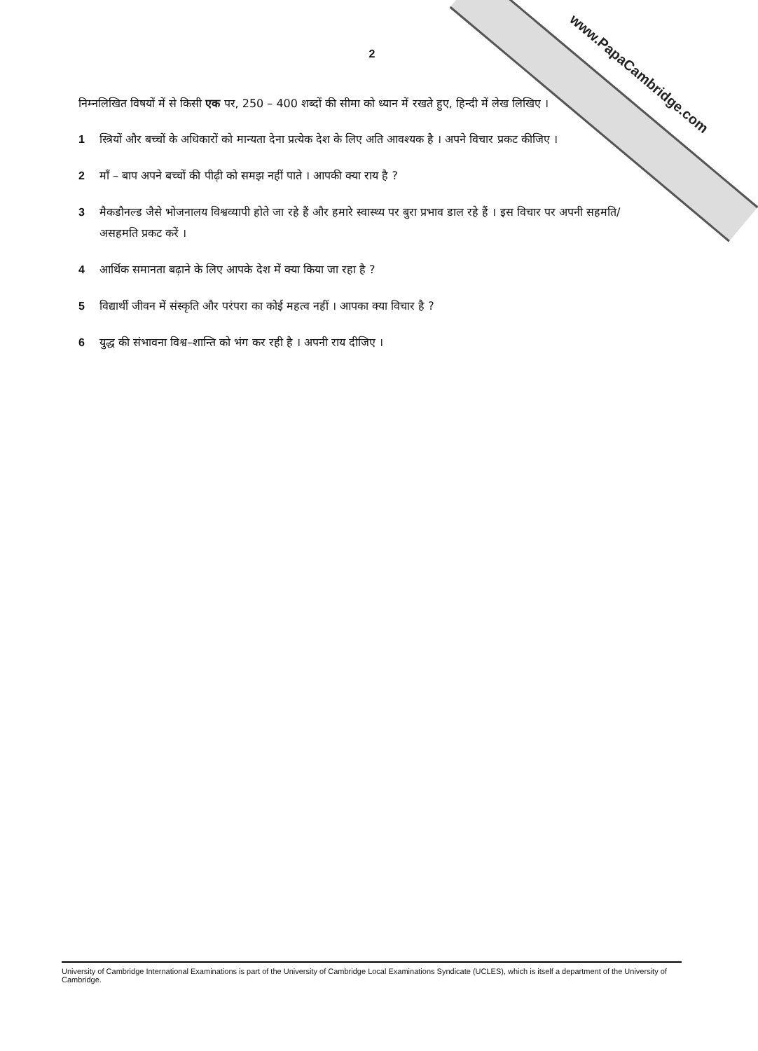www.PapaCambridge.com
2
निम्नलिखित विषयों में से किसी एक पर, 250 – 400 शब्दों की सीमा को ध्यान में रखते हुए, हिन्दी में लेख लिखिए ।
1 स्त्रियों और बच्चों के अधिकारों को मान्यता देना प्रत्येक देश के लिए अति आवश्यक है । अपने विचार प्रकट कीजिए ।
2 माँ – बाप अपने बच्चों की पीढ़ी को समझ नहीं पाते । आपकी क्या राय है ?
3 मैकडौनल्ड जैसे भोजनालय विश्वव्यापी होते जा रहे हैं और हमारे स्वास्थ्य पर बुरा प्रभाव डाल रहे हैं । इस विचार पर अपनी सहमति/असहमति प्रकट करें ।
4 आर्थिक समानता बढ़ाने के लिए आपके देश में क्या किया जा रहा है ?
5 विद्यार्थी जीवन में संस्कृति और परंपरा का कोई महत्व नहीं । आपका क्या विचार है ?
6 युद्ध की संभावना विश्व–शान्ति को भंग कर रही है । अपनी राय दीजिए ।
University of Cambridge International Examinations is part of the University of Cambridge Local Examinations Syndicate (UCLES), which is itself a department of the University of Cambridge.